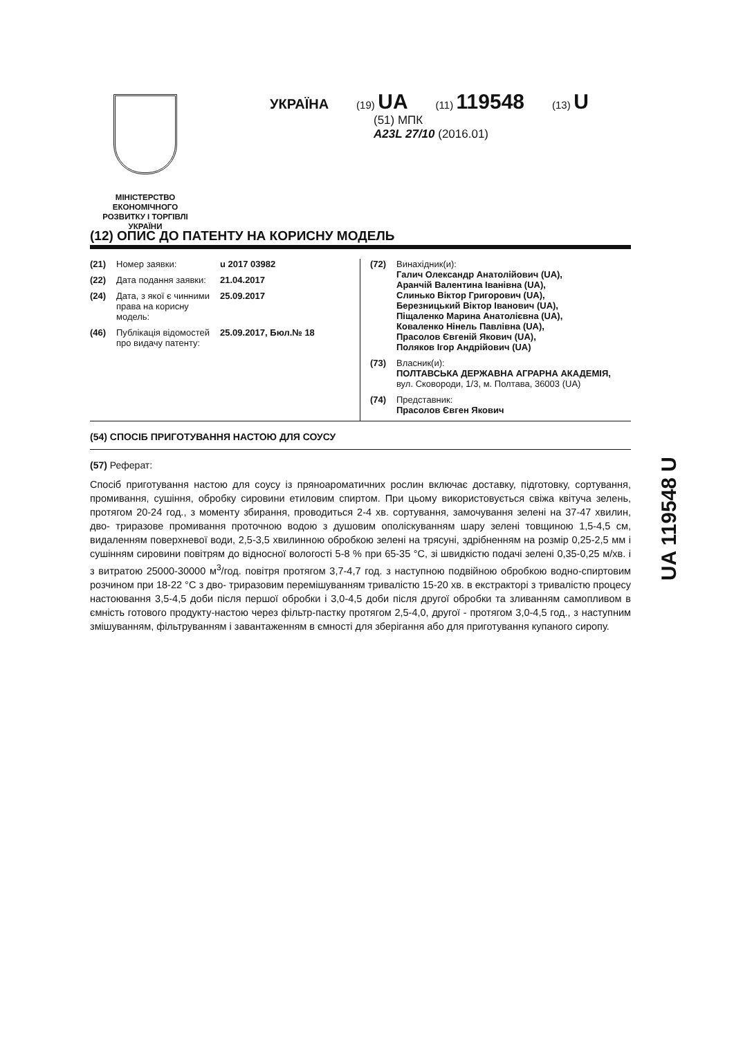МІНІСТЕРСТВО
ЕКОНОМІЧНОГО
РОЗВИТКУ І ТОРГІВЛІ
УКРАЇНИ
УКРАЇНА (19) UA (11) 119548 (13) U
(51) МПК
A23L 27/10 (2016.01)
(12) ОПИС ДО ПАТЕНТУ НА КОРИСНУ МОДЕЛЬ
(21) Номер заявки: u 2017 03982
(22) Дата подання заявки: 21.04.2017
(24) Дата, з якої є чинними права на корисну модель: 25.09.2017
(46) Публікація відомостей про видачу патенту: 25.09.2017, Бюл.№ 18
(72) Винахідник(и):
Галич Олександр Анатолійович (UA),
Аранчій Валентина Іванівна (UA),
Слинько Віктор Григорович (UA),
Березницький Віктор Іванович (UA),
Піщаленко Марина Анатолієвна (UA),
Коваленко Нінель Павлівна (UA),
Прасолов Євгеній Якович (UA),
Поляков Ігор Андрійович (UA)
(73) Власник(и):
ПОЛТАВСЬКА ДЕРЖАВНА АГРАРНА АКАДЕМІЯ,
вул. Сковороди, 1/3, м. Полтава, 36003 (UA)
(74) Представник:
Прасолов Євген Якович
(54) СПОСІБ ПРИГОТУВАННЯ НАСТОЮ ДЛЯ СОУСУ
(57) Реферат:
Спосіб приготування настою для соусу із пряноароматичних рослин включає доставку, підготовку, сортування, промивання, сушіння, обробку сировини етиловим спиртом. При цьому використовується свіжа квітуча зелень, протягом 20-24 год., з моменту збирання, проводиться 2-4 хв. сортування, замочування зелені на 37-47 хвилин, дво- триразове промивання проточною водою з душовим ополіскуванням шару зелені товщиною 1,5-4,5 см, видаленням поверхневої води, 2,5-3,5 хвилинною обробкою зелені на трясуні, здрібненням на розмір 0,25-2,5 мм і сушінням сировини повітрям до відносної вологості 5-8 % при 65-35 °С, зі швидкістю подачі зелені 0,35-0,25 м/хв. і з витратою 25000-30000 м<sup>3</sup>/год. повітря протягом 3,7-4,7 год. з наступною подвійною обробкою водно-спиртовим розчином при 18-22 °С з дво- триразовим перемішуванням тривалістю 15-20 хв. в екстракторі з тривалістю процесу настоювання 3,5-4,5 доби після першої обробки і 3,0-4,5 доби після другої обробки та зливанням самопливом в ємність готового продукту-настою через фільтр-пастку протягом 2,5-4,0, другої - протягом 3,0-4,5 год., з наступним змішуванням, фільтруванням і завантаженням в ємності для зберігання або для приготування купаного сиропу.
UA 119548 U